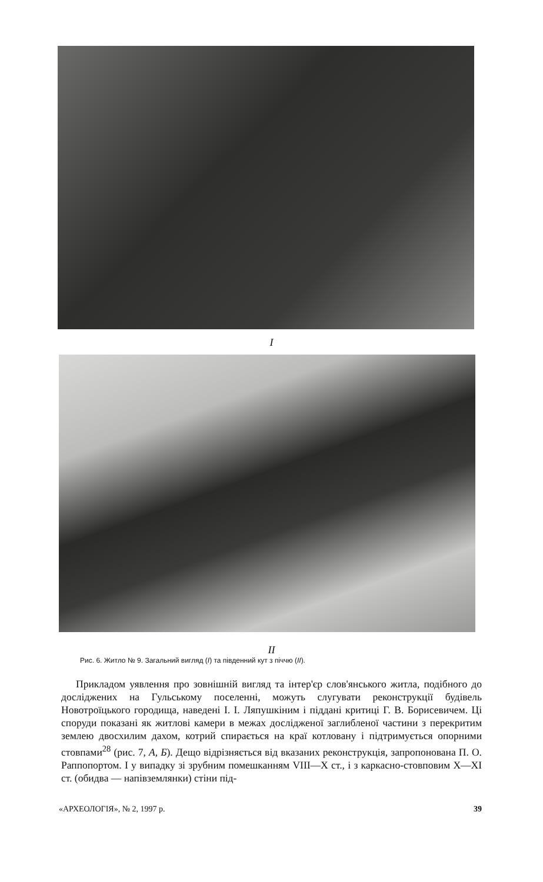I
II
Рис. 6. Житло № 9. Загальний вигляд (I) та південний кут з піччю (II).
Прикладом уявлення про зовнішній вигляд та інтер'єр слов'янського житла, подібного до досліджених на Гульському поселенні, можуть слугувати реконструкції будівель Новотроїцького городища, наведені І. І. Ляпушкіним і піддані критиці Г. В. Борисевичем. Ці споруди показані як житлові камери в межах дослідженої заглибленої частини з перекритим землею двосхилим дахом, котрий спирається на краї котловану і підтримується опорними стовпами<sup>28</sup> (рис. 7, А, Б). Дещо відрізняється від вказаних реконструкція, запропонована П. О. Раппопортом. І у випадку зі зрубним помешканням VIII—X ст., і з каркасно-стовповим X—XI ст. (обидва — напівземлянки) стіни під-
«АРХЕОЛОГІЯ», № 2, 1997 р. 39